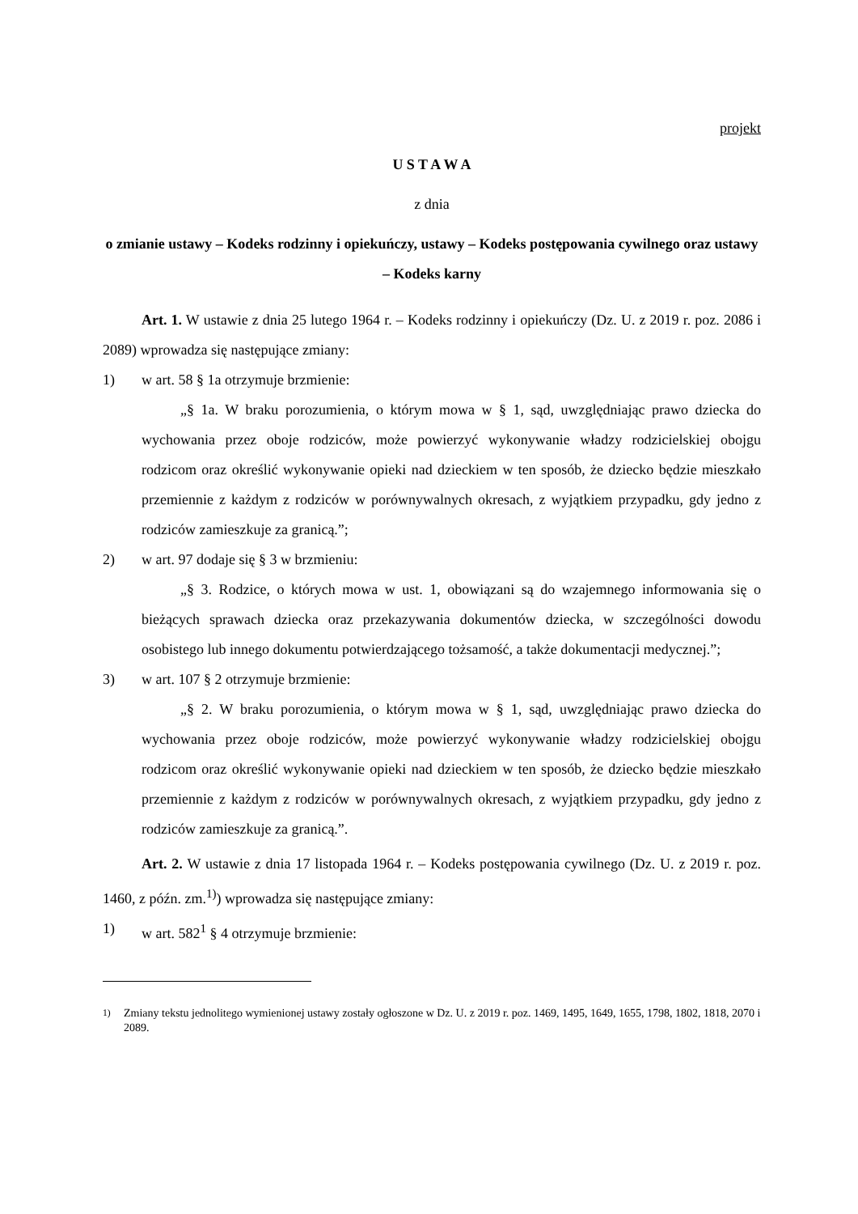projekt
U S T A W A
z dnia
o zmianie ustawy – Kodeks rodzinny i opiekuńczy, ustawy – Kodeks postępowania cywilnego oraz ustawy – Kodeks karny
Art. 1. W ustawie z dnia 25 lutego 1964 r. – Kodeks rodzinny i opiekuńczy (Dz. U. z 2019 r. poz. 2086 i 2089) wprowadza się następujące zmiany:
1) w art. 58 § 1a otrzymuje brzmienie:
„§ 1a. W braku porozumienia, o którym mowa w § 1, sąd, uwzględniając prawo dziecka do wychowania przez oboje rodziców, może powierzyć wykonywanie władzy rodzicielskiej obojgu rodzicom oraz określić wykonywanie opieki nad dzieckiem w ten sposób, że dziecko będzie mieszkało przemiennie z każdym z rodziców w porównywalnych okresach, z wyjątkiem przypadku, gdy jedno z rodziców zamieszkuje za granicą.”;
2) w art. 97 dodaje się § 3 w brzmieniu:
„§ 3. Rodzice, o których mowa w ust. 1, obowiązani są do wzajemnego informowania się o bieżących sprawach dziecka oraz przekazywania dokumentów dziecka, w szczególności dowodu osobistego lub innego dokumentu potwierdzającego tożsamość, a także dokumentacji medycznej.”;
3) w art. 107 § 2 otrzymuje brzmienie:
„§ 2. W braku porozumienia, o którym mowa w § 1, sąd, uwzględniając prawo dziecka do wychowania przez oboje rodziców, może powierzyć wykonywanie władzy rodzicielskiej obojgu rodzicom oraz określić wykonywanie opieki nad dzieckiem w ten sposób, że dziecko będzie mieszkało przemiennie z każdym z rodziców w porównywalnych okresach, z wyjątkiem przypadku, gdy jedno z rodziców zamieszkuje za granicą.”.
Art. 2. W ustawie z dnia 17 listopada 1964 r. – Kodeks postępowania cywilnego (Dz. U. z 2019 r. poz. 1460, z późn. zm.<sup>1)</sup>) wprowadza się następujące zmiany:
1) w art. 582<sup>1</sup> § 4 otrzymuje brzmienie:
<sup>1)</sup> Zmiany tekstu jednolitego wymienionej ustawy zostały ogłoszone w Dz. U. z 2019 r. poz. 1469, 1495, 1649, 1655, 1798, 1802, 1818, 2070 i 2089.